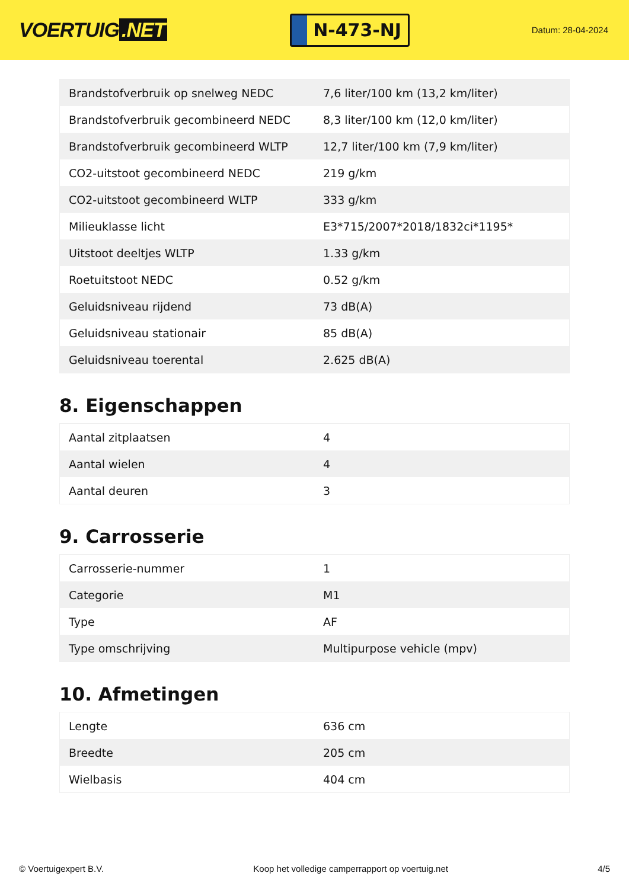VOERTUIG.NET
N-473-NJ
Datum: 28-04-2024
| Brandstofverbruik op snelweg NEDC | 7,6 liter/100 km (13,2 km/liter) |
| Brandstofverbruik gecombineerd NEDC | 8,3 liter/100 km (12,0 km/liter) |
| Brandstofverbruik gecombineerd WLTP | 12,7 liter/100 km (7,9 km/liter) |
| CO2-uitstoot gecombineerd NEDC | 219 g/km |
| CO2-uitstoot gecombineerd WLTP | 333 g/km |
| Milieuklasse licht | E3*715/2007*2018/1832ci*1195* |
| Uitstoot deeltjes WLTP | 1.33 g/km |
| Roetuitstoot NEDC | 0.52 g/km |
| Geluidsniveau rijdend | 73 dB(A) |
| Geluidsniveau stationair | 85 dB(A) |
| Geluidsniveau toerental | 2.625 dB(A) |
8. Eigenschappen
| Aantal zitplaatsen | 4 |
| Aantal wielen | 4 |
| Aantal deuren | 3 |
9. Carrosserie
| Carrosserie-nummer | 1 |
| Categorie | M1 |
| Type | AF |
| Type omschrijving | Multipurpose vehicle (mpv) |
10. Afmetingen
| Lengte | 636 cm |
| Breedte | 205 cm |
| Wielbasis | 404 cm |
© Voertuigexpert B.V. Koop het volledige camperrapport op voertuig.net 4/5